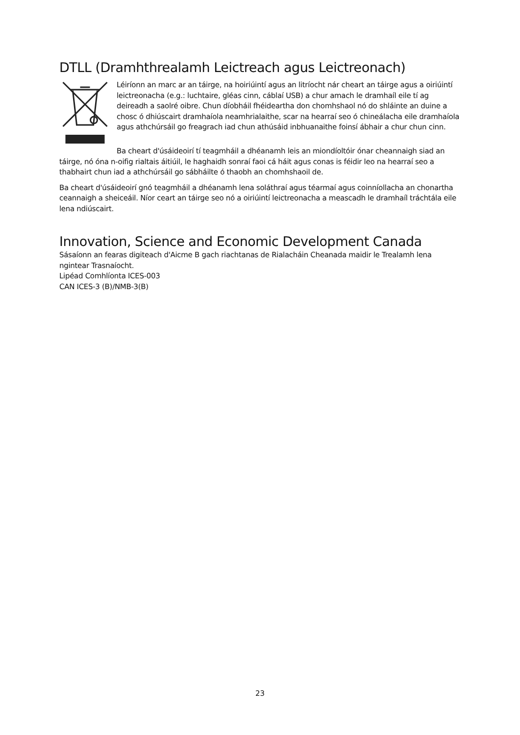DTLL (Dramhthrealamh Leictreach agus Leictreonach)
Léiríonn an marc ar an táirge, na hoiriúintí agus an litríocht nár cheart an táirge agus a oiriúintí leictreonacha (e.g.: luchtaire, gléas cinn, cáblaí USB) a chur amach le dramhaíl eile tí ag deireadh a saolré oibre. Chun díobháil fhéideartha don chomhshaol nó do shláinte an duine a chosc ó dhiúscairt dramhaíola neamhrialaithe, scar na hearraí seo ó chineálacha eile dramhaíola agus athchúrsáil go freagrach iad chun athúsáid inbhuanaithe foinsí ábhair a chur chun cinn.
Ba cheart d'úsáideoirí tí teagmháil a dhéanamh leis an miondíoltóir ónar cheannaigh siad an táirge, nó óna n-oifig rialtais áitiúil, le haghaidh sonraí faoi cá háit agus conas is féidir leo na hearraí seo a thabhairt chun iad a athchúrsáil go sábháilte ó thaobh an chomhshaoil de.
Ba cheart d'úsáideoirí gnó teagmháil a dhéanamh lena soláthraí agus téarmaí agus coinníollacha an chonartha ceannaigh a sheiceáil. Níor ceart an táirge seo nó a oiriúintí leictreonacha a meascadh le dramhaíl tráchtála eile lena ndiúscairt.
Innovation, Science and Economic Development Canada
Sásaíonn an fearas digiteach d'Aicme B gach riachtanas de Rialacháin Cheanada maidir le Trealamh lena ngintear Trasnaíocht.
Lipéad Comhlíonta ICES-003
CAN ICES-3 (B)/NMB-3(B)
23